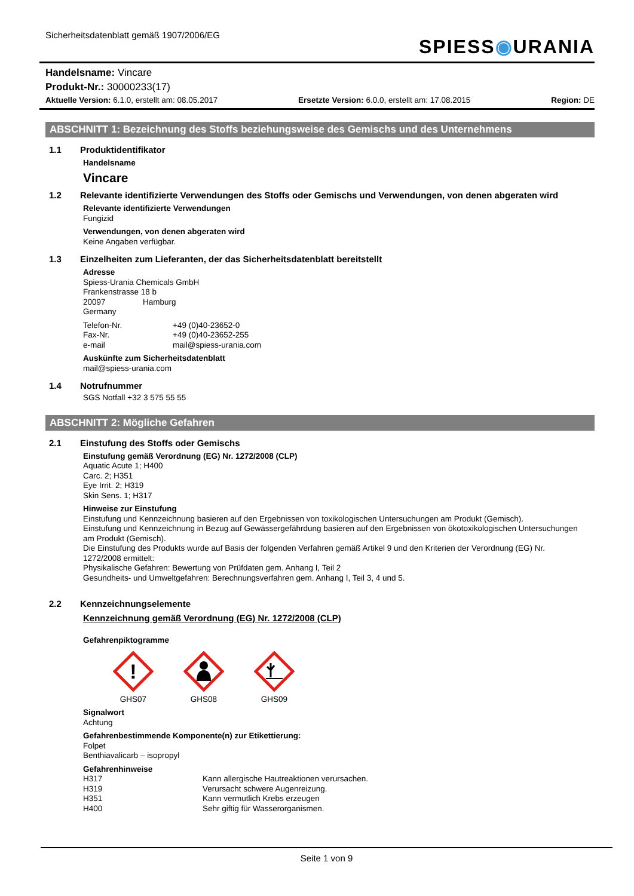Sicherheitsdatenblatt gemäß 1907/2006/EG
SPIESS◉URANIA
Handelsname: Vincare
Produkt-Nr.: 30000233(17)
Aktuelle Version: 6.1.0, erstellt am: 08.05.2017 Ersetzte Version: 6.0.0, erstellt am: 17.08.2015 Region: DE
ABSCHNITT 1: Bezeichnung des Stoffs beziehungsweise des Gemischs und des Unternehmens
1.1 Produktidentifikator
Handelsname
Vincare
1.2 Relevante identifizierte Verwendungen des Stoffs oder Gemischs und Verwendungen, von denen abgeraten wird
Relevante identifizierte Verwendungen
Fungizid
Verwendungen, von denen abgeraten wird
Keine Angaben verfügbar.
1.3 Einzelheiten zum Lieferanten, der das Sicherheitsdatenblatt bereitstellt
Adresse
Spiess-Urania Chemicals GmbH
Frankenstrasse 18 b
20097 Hamburg
Germany
Telefon-Nr. +49 (0)40-23652-0
Fax-Nr. +49 (0)40-23652-255
e-mail mail@spiess-urania.com
Auskünfte zum Sicherheitsdatenblatt
mail@spiess-urania.com
1.4 Notrufnummer
SGS Notfall +32 3 575 55 55
ABSCHNITT 2: Mögliche Gefahren
2.1 Einstufung des Stoffs oder Gemischs
Einstufung gemäß Verordnung (EG) Nr. 1272/2008 (CLP)
Aquatic Acute 1; H400
Carc. 2; H351
Eye Irrit. 2; H319
Skin Sens. 1; H317
Hinweise zur Einstufung
Einstufung und Kennzeichnung basieren auf den Ergebnissen von toxikologischen Untersuchungen am Produkt (Gemisch).
Einstufung und Kennzeichnung in Bezug auf Gewässergefährdung basieren auf den Ergebnissen von ökotoxikologischen Untersuchungen am Produkt (Gemisch).
Die Einstufung des Produkts wurde auf Basis der folgenden Verfahren gemäß Artikel 9 und den Kriterien der Verordnung (EG) Nr. 1272/2008 ermittelt:
Physikalische Gefahren: Bewertung von Prüfdaten gem. Anhang I, Teil 2
Gesundheits- und Umweltgefahren: Berechnungsverfahren gem. Anhang I, Teil 3, 4 und 5.
2.2 Kennzeichnungselemente
Kennzeichnung gemäß Verordnung (EG) Nr. 1272/2008 (CLP)
Gefahrenpiktogramme
!
GHS07
GHS08 GHS09
Signalwort
Achtung
Gefahrenbestimmende Komponente(n) zur Etikettierung:
Folpet
Benthiavalicarb – isopropyl
Gefahrenhinweise
H317 Kann allergische Hautreaktionen verursachen.
H319 Verursacht schwere Augenreizung.
H351 Kann vermutlich Krebs erzeugen
H400 Sehr giftig für Wasserorganismen.
Seite 1 von 9